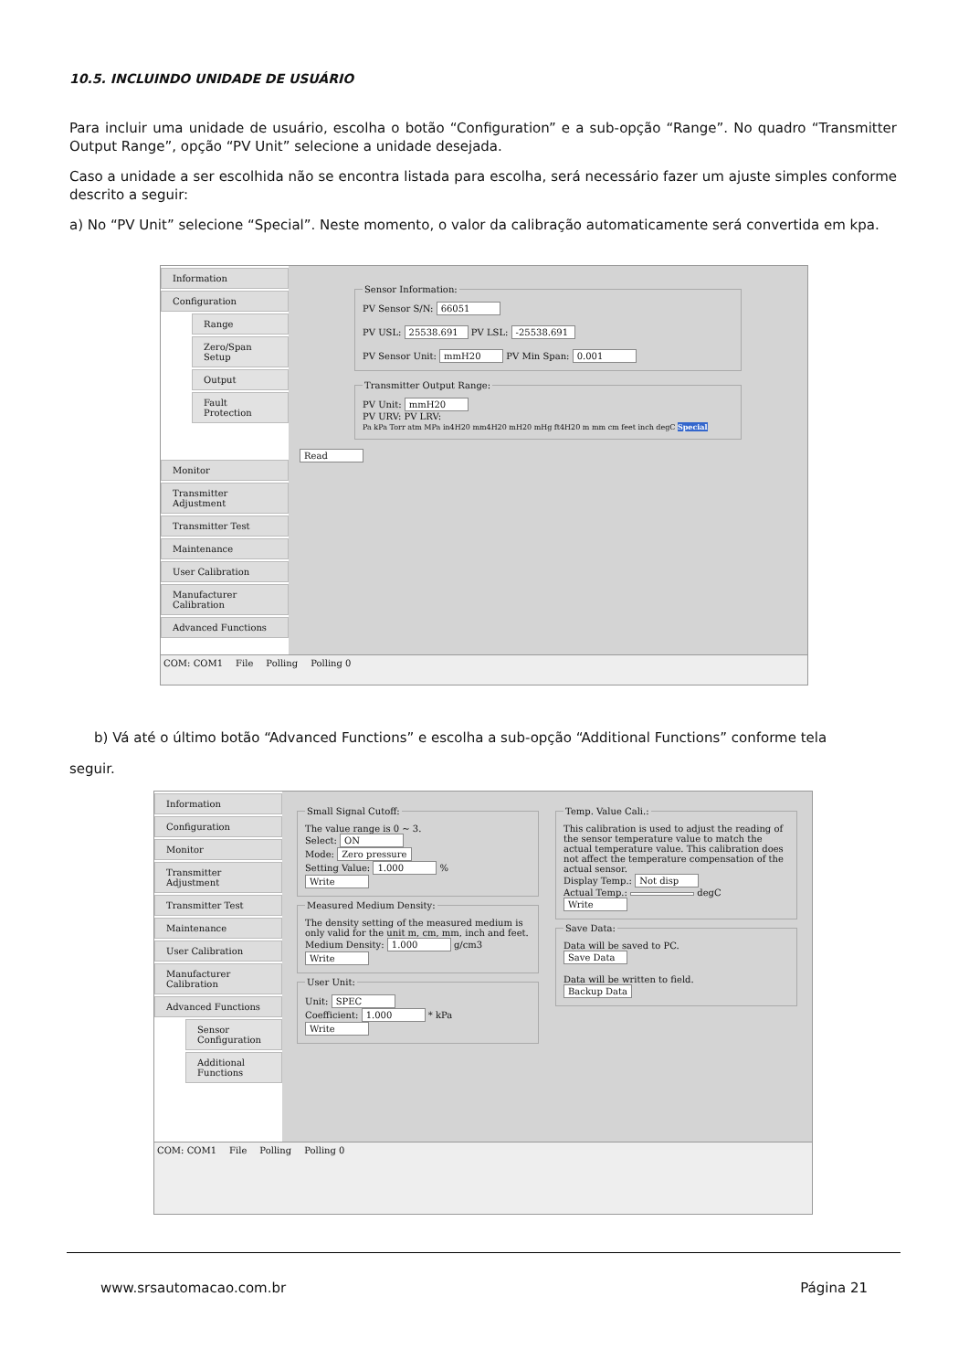10.5. INCLUINDO UNIDADE DE USUÁRIO
Para incluir uma unidade de usuário, escolha o botão “Configuration” e a sub-opção “Range”. No quadro “Transmitter Output Range”, opção “PV Unit” selecione a unidade desejada.
Caso a unidade a ser escolhida não se encontra listada para escolha, será necessário fazer um ajuste simples conforme descrito a seguir:
a) No “PV Unit” selecione “Special”. Neste momento, o valor da calibração automaticamente será convertida em kpa.
Information
Configuration
Range
Zero/Span Setup
Output
Fault Protection
Monitor
Transmitter Adjustment
Transmitter Test
Maintenance
User Calibration
Manufacturer Calibration
Advanced Functions
Sensor Information:PV Sensor S/N: 66051
PV USL: 25538.691 PV LSL: -25538.691
PV Sensor Unit: mmH20 PV Min Span: 0.001 Transmitter Output Range:PV Unit: mmH20
PV URV: PV LRV:
Pa kPa Torr atm MPa in4H20 mm4H20 mH20 mHg ft4H20 m mm cm feet inch degC Special Read
COM: COM1 File Polling Polling 0
b) Vá até o último botão “Advanced Functions” e escolha a sub-opção “Additional Functions” conforme tela
seguir.
Information
Configuration
Monitor
Transmitter Adjustment
Transmitter Test
Maintenance
User Calibration
Manufacturer Calibration
Advanced Functions
Sensor Configuration
Additional Functions
Small Signal Cutoff:The value range is 0 ~ 3.
Select: ON
Mode: Zero pressure
Setting Value: 1.000 %
Write Measured Medium Density:The density setting of the measured medium is only valid for the unit m, cm, mm, inch and feet.
Medium Density: 1.000 g/cm3
Write User Unit:Unit: SPEC
Coefficient: 1.000 * kPa
Write
Temp. Value Cali.:This calibration is used to adjust the reading of the sensor temperature value to match the actual temperature value. This calibration does not affect the temperature compensation of the actual sensor.
Display Temp.: Not disp
Actual Temp.: degC
Write Save Data:Data will be saved to PC.
Save Data
Data will be written to field.
Backup Data
COM: COM1 File Polling Polling 0
www.srsautomacao.com.br Página 21